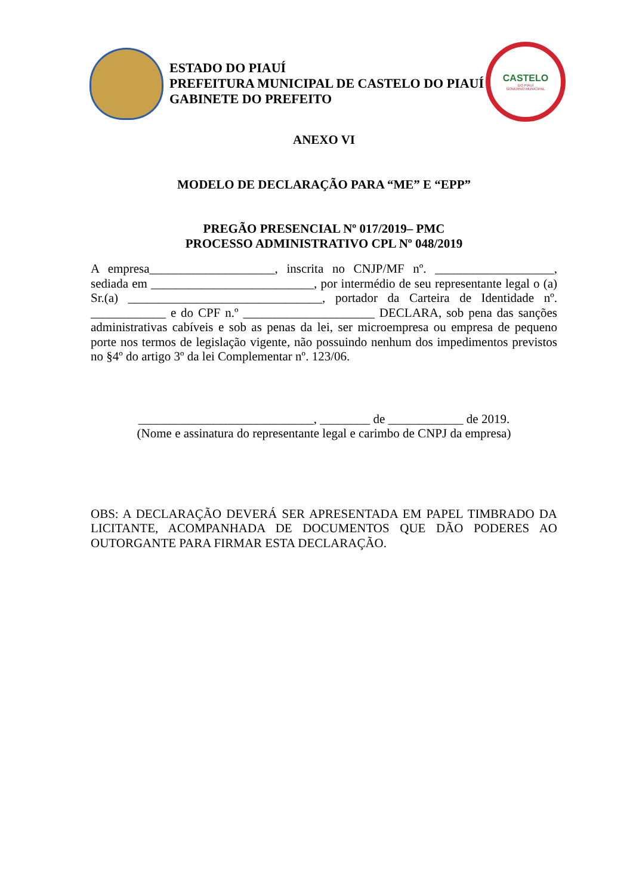ESTADO DO PIAUÍ
PREFEITURA MUNICIPAL DE CASTELO DO PIAUÍ
GABINETE DO PREFEITO
CASTELO
DO PIAUÍ
GOVERNO MUNICIPAL
ANEXO VI
MODELO DE DECLARAÇÃO PARA “ME” E “EPP”
PREGÃO PRESENCIAL Nº 017/2019– PMC
PROCESSO ADMINISTRATIVO CPL Nº 048/2019
A empresa____________________, inscrita no CNJP/MF nº. ___________________, sediada em __________________________, por intermédio de seu representante legal o (a) Sr.(a) _______________________________, portador da Carteira de Identidade nº. ____________ e do CPF n.º _____________________ DECLARA, sob pena das sanções administrativas cabíveis e sob as penas da lei, ser microempresa ou empresa de pequeno porte nos termos de legislação vigente, não possuindo nenhum dos impedimentos previstos no §4º do artigo 3º da lei Complementar nº. 123/06.
____________________________, ________ de ____________ de 2019.
(Nome e assinatura do representante legal e carimbo de CNPJ da empresa)
OBS: A DECLARAÇÃO DEVERÁ SER APRESENTADA EM PAPEL TIMBRADO DA LICITANTE, ACOMPANHADA DE DOCUMENTOS QUE DÃO PODERES AO OUTORGANTE PARA FIRMAR ESTA DECLARAÇÃO.